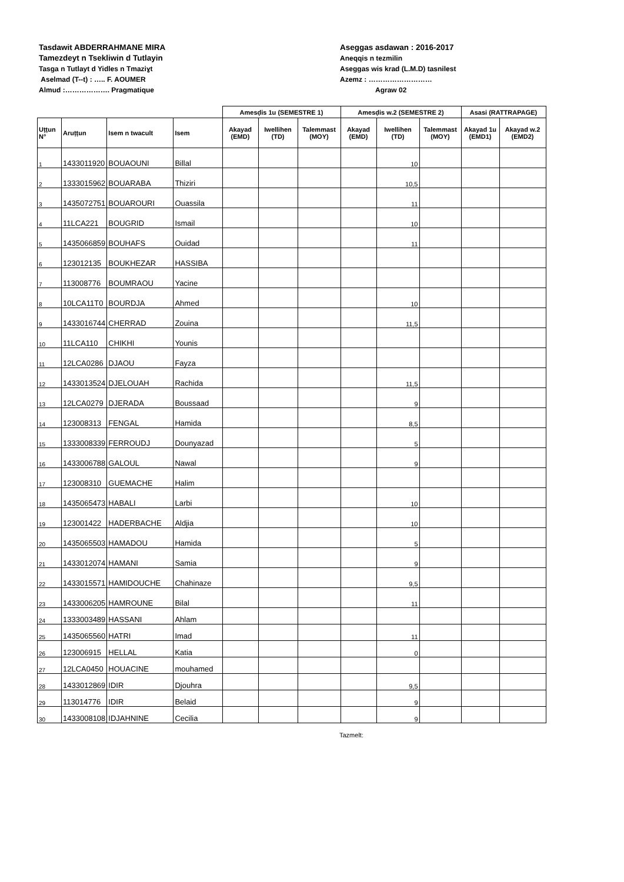Tasdawit ABDERRAHMANE MIRA
Tamezdeyt n Tsekliwin d Tutlayin
Tasga n Tutlayt d Yidles n Tmaziɣt
Aselmad (T--t) : ….. F. AOUMER
Almud :………………. Pragmatique
Aseggas asdawan : 2016-2017
Aneqqis n tezmilin
Aseggas wis krad (L.M.D) tasnilest
Azemz : ………………………
Agraw 02
| | | | | Amesḍis 1u (SEMESTRE 1) | | | Amesḍis w.2 (SEMESTRE 2) | | | Asasi (RATTRAPAGE) | |
| Uṭṭun N° | Aruṭṭun | Isem n twacult | Isem | Akayad (EMD) | Iwellihen (TD) | Talemmast (MOY) | Akayad (EMD) | Iwellihen (TD) | Talemmast (MOY) | Akayad 1u (EMD1) | Akayad w.2 (EMD2) |
| 1 | 1433011920 | BOUAOUNI | Billal | | | | | 10 | | | |
| 2 | 1333015962 | BOUARABA | Thiziri | | | | | 10,5 | | | |
| 3 | 1435072751 | BOUAROURI | Ouassila | | | | | 11 | | | |
| 4 | 11LCA221 | BOUGRID | Ismail | | | | | 10 | | | |
| 5 | 1435066859 | BOUHAFS | Ouidad | | | | | 11 | | | |
| 6 | 123012135 | BOUKHEZAR | HASSIBA | | | | | | | | |
| 7 | 113008776 | BOUMRAOU | Yacine | | | | | | | | |
| 8 | 10LCA11T0 | BOURDJA | Ahmed | | | | | 10 | | | |
| 9 | 1433016744 | CHERRAD | Zouina | | | | | 11,5 | | | |
| 10 | 11LCA110 | CHIKHI | Younis | | | | | | | | |
| 11 | 12LCA0286 | DJAOU | Fayza | | | | | | | | |
| 12 | 1433013524 | DJELOUAH | Rachida | | | | | 11,5 | | | |
| 13 | 12LCA0279 | DJERADA | Boussaad | | | | | 9 | | | |
| 14 | 123008313 | FENGAL | Hamida | | | | | 8,5 | | | |
| 15 | 1333008339 | FERROUDJ | Dounyazad | | | | | 5 | | | |
| 16 | 1433006788 | GALOUL | Nawal | | | | | 9 | | | |
| 17 | 123008310 | GUEMACHE | Halim | | | | | | | | |
| 18 | 1435065473 | HABALI | Larbi | | | | | 10 | | | |
| 19 | 123001422 | HADERBACHE | Aldjia | | | | | 10 | | | |
| 20 | 1435065503 | HAMADOU | Hamida | | | | | 5 | | | |
| 21 | 1433012074 | HAMANI | Samia | | | | | 9 | | | |
| 22 | 1433015571 | HAMIDOUCHE | Chahinaze | | | | | 9,5 | | | |
| 23 | 1433006205 | HAMROUNE | Bilal | | | | | 11 | | | |
| 24 | 1333003489 | HASSANI | Ahlam | | | | | | | | |
| 25 | 1435065560 | HATRI | Imad | | | | | 11 | | | |
| 26 | 123006915 | HELLAL | Katia | | | | | 0 | | | |
| 27 | 12LCA0450 | HOUACINE | mouhamed | | | | | | | | |
| 28 | 1433012869 | IDIR | Djouhra | | | | | 9,5 | | | |
| 29 | 113014776 | IDIR | Belaid | | | | | 9 | | | |
| 30 | 1433008108 | IDJAHNINE | Cecilia | | | | | 9 | | | |
Tazmelt: